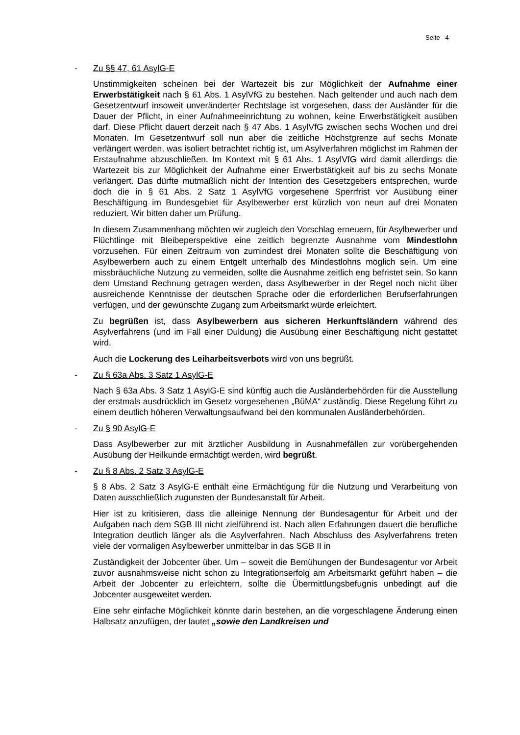Seite 4
- Zu §§ 47, 61 AsylG-E
Unstimmigkeiten scheinen bei der Wartezeit bis zur Möglichkeit der Aufnahme einer Erwerbstätigkeit nach § 61 Abs. 1 AsylVfG zu bestehen. Nach geltender und auch nach dem Gesetzentwurf insoweit unveränderter Rechtslage ist vorgesehen, dass der Ausländer für die Dauer der Pflicht, in einer Aufnahmeeinrichtung zu wohnen, keine Erwerbstätigkeit ausüben darf. Diese Pflicht dauert derzeit nach § 47 Abs. 1 AsylVfG zwischen sechs Wochen und drei Monaten. Im Gesetzentwurf soll nun aber die zeitliche Höchstgrenze auf sechs Monate verlängert werden, was isoliert betrachtet richtig ist, um Asylverfahren möglichst im Rahmen der Erstaufnahme abzuschließen. Im Kontext mit § 61 Abs. 1 AsylVfG wird damit allerdings die Wartezeit bis zur Möglichkeit der Aufnahme einer Erwerbstätigkeit auf bis zu sechs Monate verlängert. Das dürfte mutmaßlich nicht der Intention des Gesetzgebers entsprechen, wurde doch die in § 61 Abs. 2 Satz 1 AsylVfG vorgesehene Sperrfrist vor Ausübung einer Beschäftigung im Bundesgebiet für Asylbewerber erst kürzlich von neun auf drei Monaten reduziert. Wir bitten daher um Prüfung.
In diesem Zusammenhang möchten wir zugleich den Vorschlag erneuern, für Asylbewerber und Flüchtlinge mit Bleibeperspektive eine zeitlich begrenzte Ausnahme vom Mindestlohn vorzusehen. Für einen Zeitraum von zumindest drei Monaten sollte die Beschäftigung von Asylbewerbern auch zu einem Entgelt unterhalb des Mindestlohns möglich sein. Um eine missbräuchliche Nutzung zu vermeiden, sollte die Ausnahme zeitlich eng befristet sein. So kann dem Umstand Rechnung getragen werden, dass Asylbewerber in der Regel noch nicht über ausreichende Kenntnisse der deutschen Sprache oder die erforderlichen Berufserfahrungen verfügen, und der gewünschte Zugang zum Arbeitsmarkt würde erleichtert.
Zu begrüßen ist, dass Asylbewerbern aus sicheren Herkunftsländern während des Asylverfahrens (und im Fall einer Duldung) die Ausübung einer Beschäftigung nicht gestattet wird.
Auch die Lockerung des Leiharbeitsverbots wird von uns begrüßt.
- Zu § 63a Abs. 3 Satz 1 AsylG-E
Nach § 63a Abs. 3 Satz 1 AsylG-E sind künftig auch die Ausländerbehörden für die Ausstellung der erstmals ausdrücklich im Gesetz vorgesehenen „BüMA“ zuständig. Diese Regelung führt zu einem deutlich höheren Verwaltungsaufwand bei den kommunalen Ausländerbehörden.
- Zu § 90 AsylG-E
Dass Asylbewerber zur mit ärztlicher Ausbildung in Ausnahmefällen zur vorübergehenden Ausübung der Heilkunde ermächtigt werden, wird begrüßt.
- Zu § 8 Abs. 2 Satz 3 AsylG-E
§ 8 Abs. 2 Satz 3 AsylG-E enthält eine Ermächtigung für die Nutzung und Verarbeitung von Daten ausschließlich zugunsten der Bundesanstalt für Arbeit.
Hier ist zu kritisieren, dass die alleinige Nennung der Bundesagentur für Arbeit und der Aufgaben nach dem SGB III nicht zielführend ist. Nach allen Erfahrungen dauert die berufliche Integration deutlich länger als die Asylverfahren. Nach Abschluss des Asylverfahrens treten viele der vormaligen Asylbewerber unmittelbar in das SGB II in
Zuständigkeit der Jobcenter über. Um – soweit die Bemühungen der Bundesagentur vor Arbeit zuvor ausnahmsweise nicht schon zu Integrationserfolg am Arbeitsmarkt geführt haben – die Arbeit der Jobcenter zu erleichtern, sollte die Übermittlungsbefugnis unbedingt auf die Jobcenter ausgeweitet werden.
Eine sehr einfache Möglichkeit könnte darin bestehen, an die vorgeschlagene Änderung einen Halbsatz anzufügen, der lautet „sowie den Landkreisen und